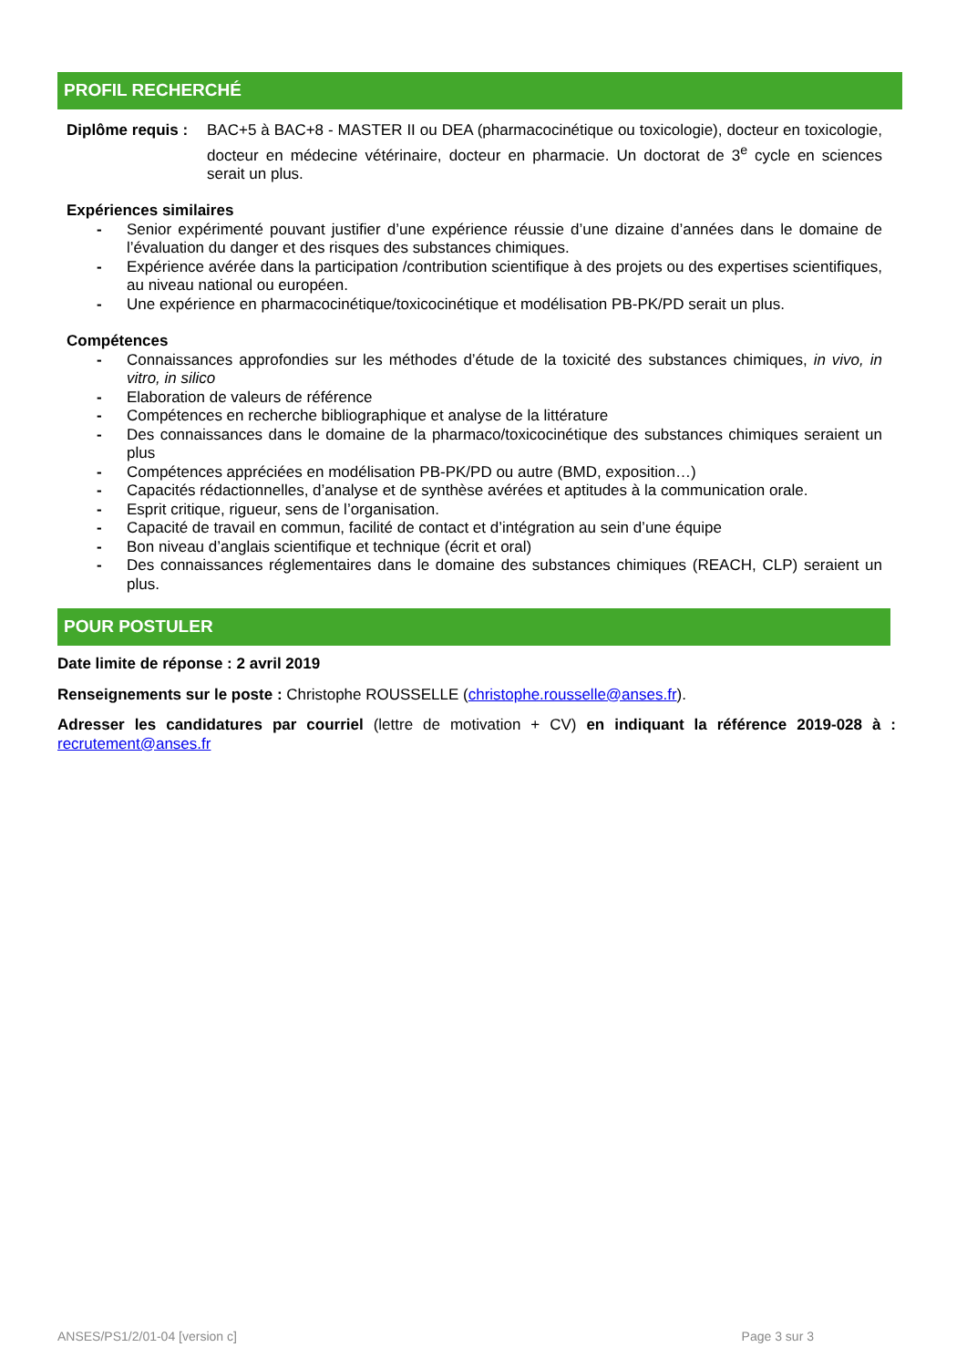PROFIL RECHERCHÉ
Diplôme requis :
BAC+5 à BAC+8 - MASTER II ou DEA (pharmacocinétique ou toxicologie), docteur en toxicologie, docteur en médecine vétérinaire, docteur en pharmacie. Un doctorat de 3<sup>e</sup> cycle en sciences serait un plus.
Expériences similaires
- Senior expérimenté pouvant justifier d’une expérience réussie d’une dizaine d’années dans le domaine de l’évaluation du danger et des risques des substances chimiques.
- Expérience avérée dans la participation /contribution scientifique à des projets ou des expertises scientifiques, au niveau national ou européen.
- Une expérience en pharmacocinétique/toxicocinétique et modélisation PB-PK/PD serait un plus.
Compétences
- Connaissances approfondies sur les méthodes d’étude de la toxicité des substances chimiques, in vivo, in vitro, in silico
- Elaboration de valeurs de référence
- Compétences en recherche bibliographique et analyse de la littérature
- Des connaissances dans le domaine de la pharmaco/toxicocinétique des substances chimiques seraient un plus
- Compétences appréciées en modélisation PB-PK/PD ou autre (BMD, exposition…)
- Capacités rédactionnelles, d’analyse et de synthèse avérées et aptitudes à la communication orale.
- Esprit critique, rigueur, sens de l’organisation.
- Capacité de travail en commun, facilité de contact et d’intégration au sein d’une équipe
- Bon niveau d’anglais scientifique et technique (écrit et oral)
- Des connaissances réglementaires dans le domaine des substances chimiques (REACH, CLP) seraient un plus.
POUR POSTULER
Date limite de réponse : 2 avril 2019
Renseignements sur le poste : Christophe ROUSSELLE (christophe.rousselle@anses.fr).
Adresser les candidatures par courriel (lettre de motivation + CV) en indiquant la référence 2019-028 à : recrutement@anses.fr
ANSES/PS1/2/01-04 [version c] Page 3 sur 3